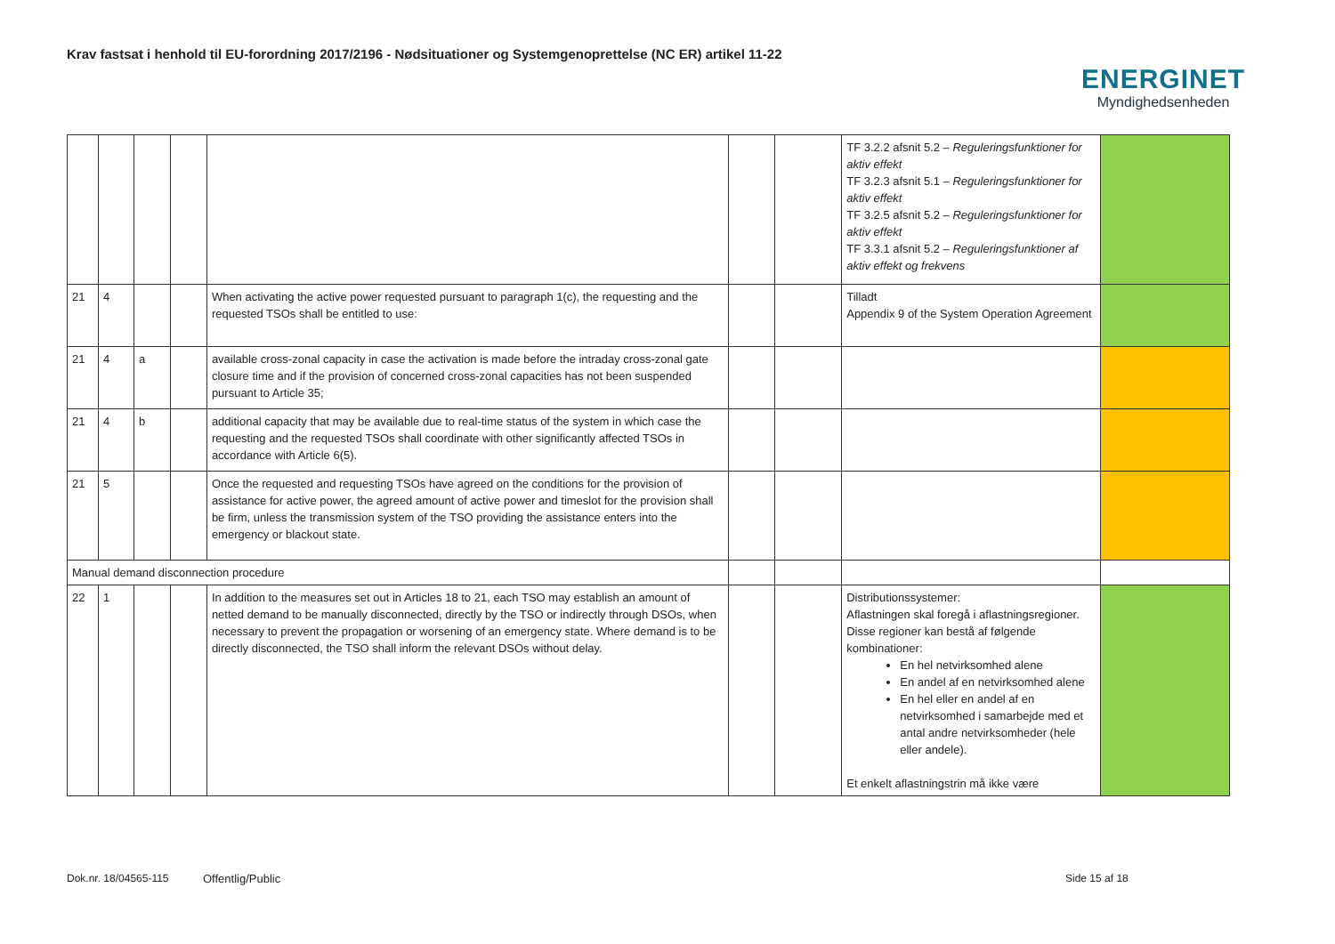Krav fastsat i henhold til EU-forordning 2017/2196 - Nødsituationer og Systemgenoprettelse (NC ER) artikel 11-22
ENERGINET
Myndighedsenheden
| | | | | | | | TF 3.2.2 afsnit 5.2 – Reguleringsfunktioner for aktiv effekt TF 3.2.3 afsnit 5.1 – Reguleringsfunktioner for aktiv effekt TF 3.2.5 afsnit 5.2 – Reguleringsfunktioner for aktiv effekt TF 3.3.1 afsnit 5.2 – Reguleringsfunktioner af aktiv effekt og frekvens | |
| 21 | 4 | | | When activating the active power requested pursuant to paragraph 1(c), the requesting and the requested TSOs shall be entitled to use: | | | Tilladt Appendix 9 of the System Operation Agreement | |
| 21 | 4 | a | | available cross-zonal capacity in case the activation is made before the intraday cross-zonal gate closure time and if the provision of concerned cross-zonal capacities has not been suspended pursuant to Article 35; | | | | |
| 21 | 4 | b | | additional capacity that may be available due to real-time status of the system in which case the requesting and the requested TSOs shall coordinate with other significantly affected TSOs in accordance with Article 6(5). | | | | |
| 21 | 5 | | | Once the requested and requesting TSOs have agreed on the conditions for the provision of assistance for active power, the agreed amount of active power and timeslot for the provision shall be firm, unless the transmission system of the TSO providing the assistance enters into the emergency or blackout state. | | | | |
| Manual demand disconnection procedure | | | | | | | | |
| 22 | 1 | | | In addition to the measures set out in Articles 18 to 21, each TSO may establish an amount of netted demand to be manually disconnected, directly by the TSO or indirectly through DSOs, when necessary to prevent the propagation or worsening of an emergency state. Where demand is to be directly disconnected, the TSO shall inform the relevant DSOs without delay. | | | Distributionssystemer: Aflastningen skal foregå i aflastningsregioner. Disse regioner kan bestå af følgende kombinationer: En hel netvirksomhed alene En andel af en netvirksomhed alene En hel eller en andel af en netvirksomhed i samarbejde med et antal andre netvirksomheder (hele eller andele). Et enkelt aflastningstrin må ikke være | |
Dok.nr. 18/04565-115 Offentlig/Public Side 15 af 18